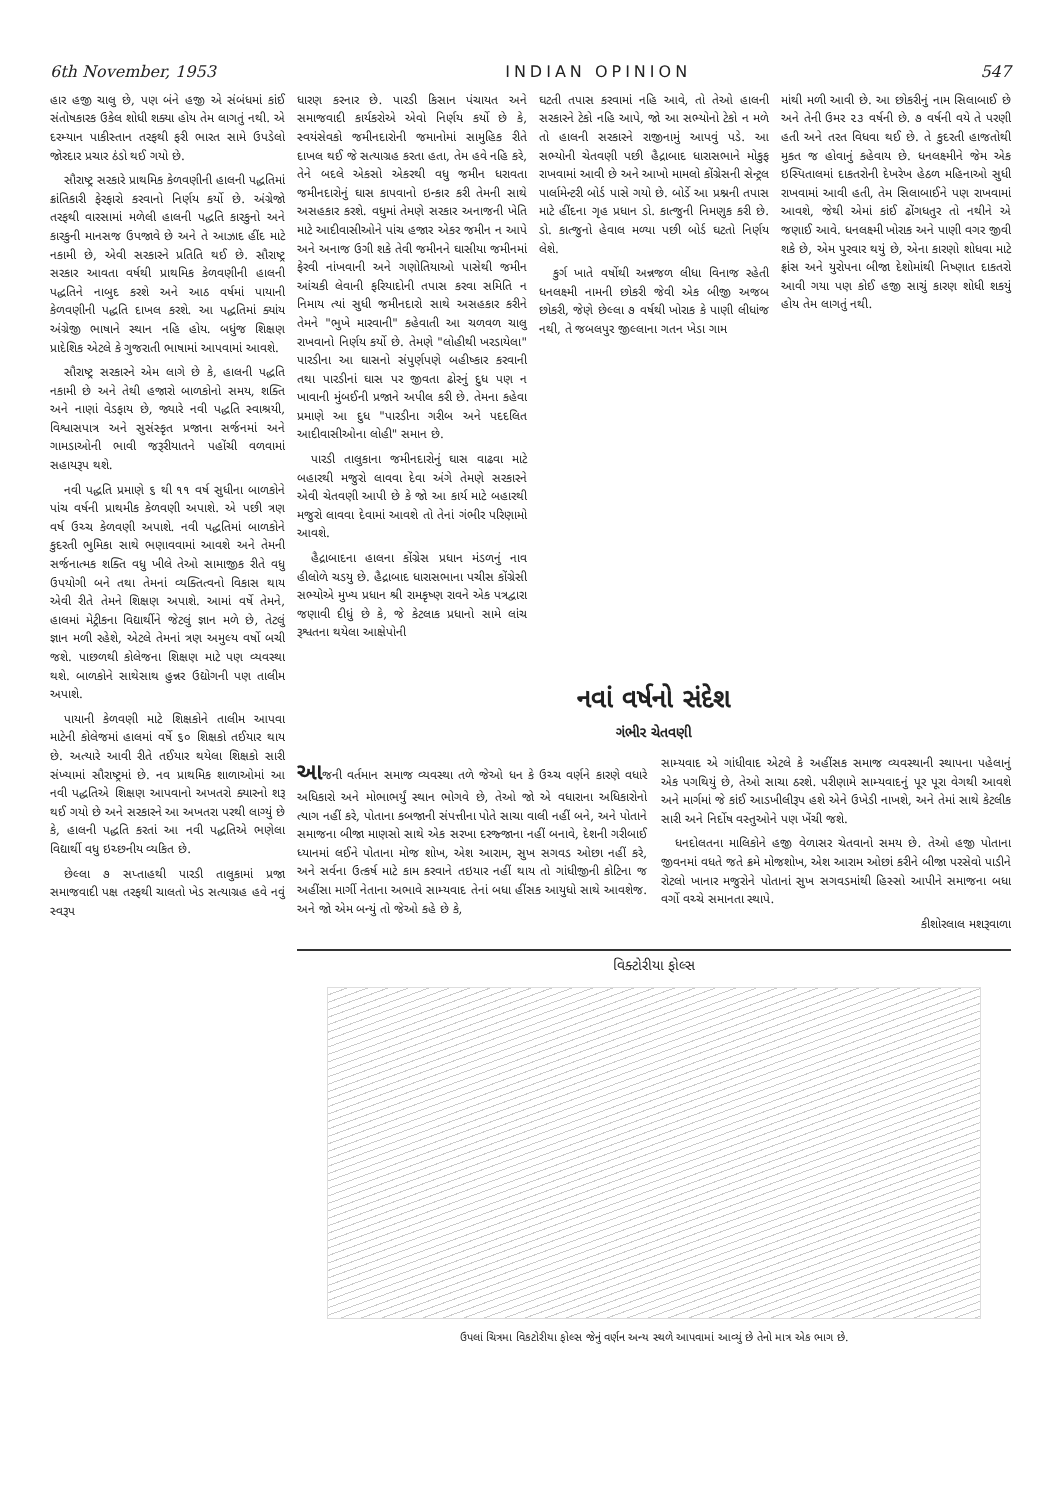6th November, 1953 INDIAN OPINION 547
હાર હજી ચાલુ છે, પણ બંને હજી એ સંબંધમાં કાંઈ સંતોષકારક ઉકેલ શોધી શક્યા હોય તેમ લાગતું નથી. એ દરમ્યાન પાકીસ્તાન તરફથી ફરી ભારત સામે ઉપડેલો જોરદાર પ્રચાર ઠંડો થઈ ગયો છે.
સૌરાષ્ટ્ર સરકારે પ્રાથમિક કેળવણીની હાલની પદ્ધતિમાં ક્રાંતિકારી ફેરફારો કરવાનો નિર્ણય કર્યો છે. અંગ્રેજો તરફથી વારસામાં મળેલી હાલની પદ્ધતિ કારકુનો અને કારકુની માનસજ ઉપજાવે છે અને તે આઝાદ હીંદ માટે નકામી છે, એવી સરકારને પ્રતિતિ થઈ છે. સૌરાષ્ટ્ર સરકાર આવતા વર્ષથી પ્રાથમિક કેળવણીની હાલની પદ્ધતિને નાબુદ કરશે અને આઠ વર્ષમાં પાયાની કેળવણીની પદ્ધતિ દાખલ કરશે. આ પદ્ધતિમાં ક્યાંય અંગ્રેજી ભાષાને સ્થાન નહિ હોય. બધુંજ શિક્ષણ પ્રાદેશિક એટલે કે ગુજરાતી ભાષામાં આપવામાં આવશે.
સૌરાષ્ટ્ર સરકારને એમ લાગે છે કે, હાલની પદ્ધતિ નકામી છે અને તેથી હજારો બાળકોનો સમય, શક્તિ અને નાણાં વેડફાય છે, જ્યારે નવી પદ્ધતિ સ્વાશ્રયી, વિશ્વાસપાત્ર અને સુસંસ્કૃત પ્રજાના સર્જનમાં અને ગામડાઓની ભાવી જરૂરીયાતને પહોંચી વળવામાં સહાયરૂપ થશે.
નવી પદ્ધતિ પ્રમાણે ૬ થી ૧૧ વર્ષ સુધીના બાળકોને પાંચ વર્ષની પ્રાથમીક કેળવણી અપાશે. એ પછી ત્રણ વર્ષ ઉચ્ચ કેળવણી અપાશે. નવી પદ્ધતિમાં બાળકોને કુદરતી ભુમિકા સાથે ભણાવવામાં આવશે અને તેમની સર્જનાત્મક શક્તિ વધુ ખીલે તેઓ સામાજીક રીતે વધુ ઉપયોગી બને તથા તેમનાં વ્યક્તિત્વનો વિકાસ થાય એવી રીતે તેમને શિક્ષણ અપાશે. આમાં વર્ષે તેમને, હાલમાં મેટ્રીકના વિદ્યાર્થીને જેટલું જ્ઞાન મળે છે, તેટલું જ્ઞાન મળી રહેશે, એટલે તેમનાં ત્રણ અમુલ્ય વર્ષો બચી જશે. પાછળથી કોલેજના શિક્ષણ માટે પણ વ્યવસ્થા થશે. બાળકોને સાથેસાથ હુન્નર ઉદ્યોગની પણ તાલીમ અપાશે.
પાયાની કેળવણી માટે શિક્ષકોને તાલીમ આપવા માટેની કોલેજમાં હાલમાં વર્ષે ૬૦ શિક્ષકો તઈયાર થાય છે. અત્યારે આવી રીતે તઈયાર થયેલા શિક્ષકો સારી સંખ્યામાં સૌરાષ્ટ્રમાં છે. નવ પ્રાથમિક શાળાઓમાં આ નવી પદ્ધતિએ શિક્ષણ આપવાનો અખતરો ક્યારનો શરૂ થઈ ગયો છે અને સરકારને આ અખતરા પરથી લાગ્યું છે કે, હાલની પદ્ધતિ કરતાં આ નવી પદ્ધતિએ ભણેલા વિદ્યાર્થી વધુ ઇચ્છનીય વ્યકિત છે.
છેલ્લા ૭ સપ્તાહથી પારડી તાલુકામાં પ્રજા સમાજવાદી પક્ષ તરફથી ચાલતો ખેડ સત્યાગ્રહ હવે નવું સ્વરૂપ
ધારણ કરનાર છે. પારડી કિસાન પંચાયત અને સમાજવાદી કાર્યકરોએ એવો નિર્ણય કર્યો છે કે, સ્વયંસેવકો જમીનદારોની જમાનોમાં સામુહિક રીતે દાખલ થઈ જે સત્યાગ્રહ કરતા હતા, તેમ હવે નહિ કરે, તેને બદલે એકસો એકરથી વધુ જમીન ધરાવતા જમીનદારોનું ઘાસ કાપવાનો ઇન્કાર કરી તેમની સાથે અસહકાર કરશે. વધુમાં તેમણે સરકાર અનાજની ખેતિ માટે આદીવાસીઓને પાંચ હજાર એકર જમીન ન આપે અને અનાજ ઉગી શકે તેવી જમીનને ઘાસીયા જમીનમાં ફેરવી નાંખવાની અને ગણોતિયાઓ પાસેથી જમીન આંચકી લેવાની ફરિયાદોની તપાસ કરવા સમિતિ ન નિમાય ત્યાં સુધી જમીનદારો સાથે અસહકાર કરીને તેમને "ભુખે મારવાની" કહેવાતી આ ચળવળ ચાલુ રાખવાનો નિર્ણય કર્યો છે. તેમણે "લોહીથી ખરડાયેલા" પારડીના આ ઘાસનો સંપુર્ણપણે બહીષ્કાર કરવાની તથા પારડીનાં ઘાસ પર જીવતા ઢોરનું દુધ પણ ન ખાવાની મુંબઈની પ્રજાને અપીલ કરી છે. તેમના કહેવા પ્રમાણે આ દુધ "પારડીના ગરીબ અને પદદલિત આદીવાસીઓના લોહી" સમાન છે.
પારડી તાલુકાના જમીનદારોનું ઘાસ વાઢવા માટે બહારથી મજુરો લાવવા દેવા અંગે તેમણે સરકારને એવી ચેતવણી આપી છે કે જો આ કાર્ય માટે બહારથી મજુરો લાવવા દેવામાં આવશે તો તેનાં ગંભીર પરિણામો આવશે.
હૈદ્રાબાદના હાલના કોંગ્રેસ પ્રધાન મંડળનું નાવ હીલોળે ચડયુ છે. હૈદ્રાબાદ ધારાસભાના પચીસ કોંગ્રેસી સભ્યોએ મુખ્ય પ્રધાન શ્રી રામકૃષ્ણ રાવને એક પત્રદ્વારા જણાવી દીધું છે કે, જે કેટલાક પ્રધાનો સામે લાંચ રૂશ્વતના થયેલા આક્ષેપોની
ઘટતી તપાસ કરવામાં નહિ આવે, તો તેઓ હાલની સરકારને ટેકો નહિ આપે, જો આ સભ્યોનો ટેકો ન મળે તો હાલની સરકારને રાજીનામું આપવું પડે. આ સભ્યોની ચેતવણી પછી હૈદ્રાબાદ ધારાસભાને મોકુફ રાખવામાં આવી છે અને આખો મામલો કોંગ્રેસની સેન્ટ્રલ પાર્લામેન્ટરી બોર્ડ પાસે ગયો છે. બોર્ડે આ પ્રશ્નની તપાસ માટે હીંદના ગૃહ પ્રધાન ડો. કાત્જુની નિમણુક કરી છે. ડો. કાત્જુનો હેવાલ મળ્યા પછી બોર્ડ ઘટતો નિર્ણય લેશે.
કુર્ગ ખાતે વર્ષોથી અન્નજળ લીધા વિનાજ રહેતી ધનલક્ષ્મી નામની છોકરી જેવી એક બીજી અજબ છોકરી, જેણે છેલ્લા ૭ વર્ષથી ખોરાક કે પાણી લીધાંજ નથી, તે જબલપુર જીલ્લાના ગતન ખેડા ગામ
માંથી મળી આવી છે. આ છોકરીનું નામ સિલાબાઈ છે અને તેની ઉમર ૨૩ વર્ષની છે. ૭ વર્ષની વયે તે પરણી હતી અને તરત વિધવા થઈ છે. તે કુદરતી હાજતોથી મુકત જ હોવાનું કહેવાય છે. ધનલક્ષ્મીને જેમ એક ઇસ્પિતાલમાં દાકતરોની દેખરેખ હેઠળ મહિનાઓ સુધી રાખવામાં આવી હતી, તેમ સિલાબાઈને પણ રાખવામાં આવશે, જેથી એમાં કાંઈ ઢોંગધતુર તો નથીને એ જણાઈ આવે. ધનલક્ષ્મી ખોરાક અને પાણી વગર જીવી શકે છે, એમ પુરવાર થયું છે, એના કારણો શોધવા માટે ફ્રાંસ અને યુરોપના બીજા દેશોમાંથી નિષ્ણાત દાકતરો આવી ગયા પણ કોઈ હજી સાચું કારણ શોધી શકયું હોય તેમ લાગતું નથી.
નવાં વર્ષનો સંદેશ
ગંભીર ચેતવણી
આજની વર્તમાન સમાજ વ્યવસ્થા તળે જેઓ ધન કે ઉચ્ચ વર્ણને કારણે વધારે અધિકારો અને મોભાભર્યું સ્થાન ભોગવે છે, તેઓ જો એ વધારાના અધિકારોનો ત્યાગ નહીં કરે, પોતાના કબજાની સંપત્તીના પોતે સાચા વાલી નહીં બને, અને પોતાને સમાજના બીજા માણસો સાથે એક સરખા દરજ્જાના નહીં બનાવે, દેશની ગરીબાઈ ધ્યાનમાં લઈને પોતાના મોજ શોખ, એશ આરામ, સુખ સગવડ ઓછા નહીં કરે, અને સર્વના ઉત્કર્ષ માટે કામ કરવાને તઇયાર નહીં થાય તો ગાંધીજીની કોટિના જ અહીંસા માર્ગી નેતાના અભાવે સામ્યવાદ તેનાં બધા હીંસક આયુધો સાથે આવશેજ. અને જો એમ બન્યું તો જેઓ કહે છે કે,
સામ્યવાદ એ ગાંધીવાદ એટલે કે અહીંસક સમાજ વ્યવસ્થાની સ્થાપના પહેલાનું એક પગથિયું છે, તેઓ સાચા ઠરશે. પરીણામે સામ્યવાદનું પૂર પૂરા વેગથી આવશે અને માર્ગમાં જે કાંઈ આડખીલીરૂપ હશે એને ઉખેડી નાખશે, અને તેમાં સાથે કેટલીક સારી અને નિર્દોષ વસ્તુઓને પણ ખેંચી જશે.
ધનદોલતના માલિકોને હજી વેળાસર ચેતવાનો સમય છે. તેઓ હજી પોતાના જીવનમાં વધતે જતે ક્રમે મોજશોખ, એશ આરામ ઓછાં કરીને બીજા પરસેવો પાડીને રોટલો ખાનાર મજુરોને પોતાનાં સુખ સગવડમાંથી હિસ્સો આપીને સમાજના બધા વર્ગો વચ્ચે સમાનતા સ્થાપે.
કીશોરલાલ મશરૂવાળા
વિક્ટોરીયા ફોલ્સ
ઉપલાં ચિત્રમા વિકટોરીયા ફોલ્સ જેનું વર્ણન અન્ય સ્થળે આપવામાં આવ્યું છે તેનો માત્ર એક ભાગ છે.